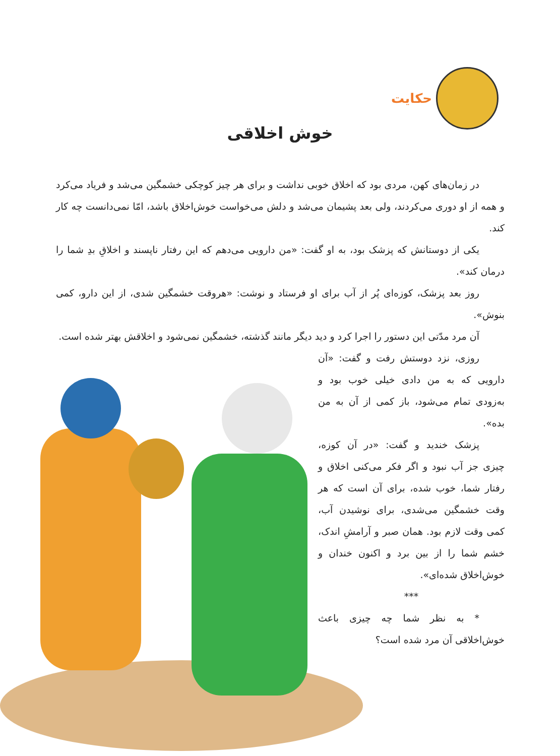حکایت
خوش اخلاقی
در زمان‌های کهن، مردی بود که اخلاق خوبی نداشت و برای هر چیز کوچکی خشمگین می‌شد و فریاد می‌کرد و همه از او دوری می‌کردند، ولی بعد پشیمان می‌شد و دلش می‌خواست خوش‌اخلاق باشد، امّا نمی‌دانست چه کار کند.
یکی از دوستانش که پزشک بود، به او گفت: «من دارویی می‌دهم که این رفتار ناپسند و اخلاقِ بدِ شما را درمان کند».
روز بعد پزشک، کوزه‌ای پُر از آب برای او فرستاد و نوشت: «هروقت خشمگین شدی، از این دارو، کمی بنوش».
آن مرد مدّتی این دستور را اجرا کرد و دید دیگر مانند گذشته، خشمگین نمی‌شود و اخلاقش بهتر شده است.
روزی، نزد دوستش رفت و گفت: «آن دارویی که به من دادی خیلی خوب بود و به‌زودی تمام می‌شود، باز کمی از آن به من بده».
پزشک خندید و گفت: «در آن کوزه، چیزی جز آب نبود و اگر فکر می‌کنی اخلاق و رفتار شما، خوب شده، برای آن است که هر وقت خشمگین می‌شدی، برای نوشیدن آب، کمی وقت لازم بود. همان صبر و آرامشِ اندک، خشم شما را از بین برد و اکنون خندان و خوش‌اخلاق شده‌ای».
***
* به نظر شما چه چیزی باعث خوش‌اخلاقی آن مرد شده است؟